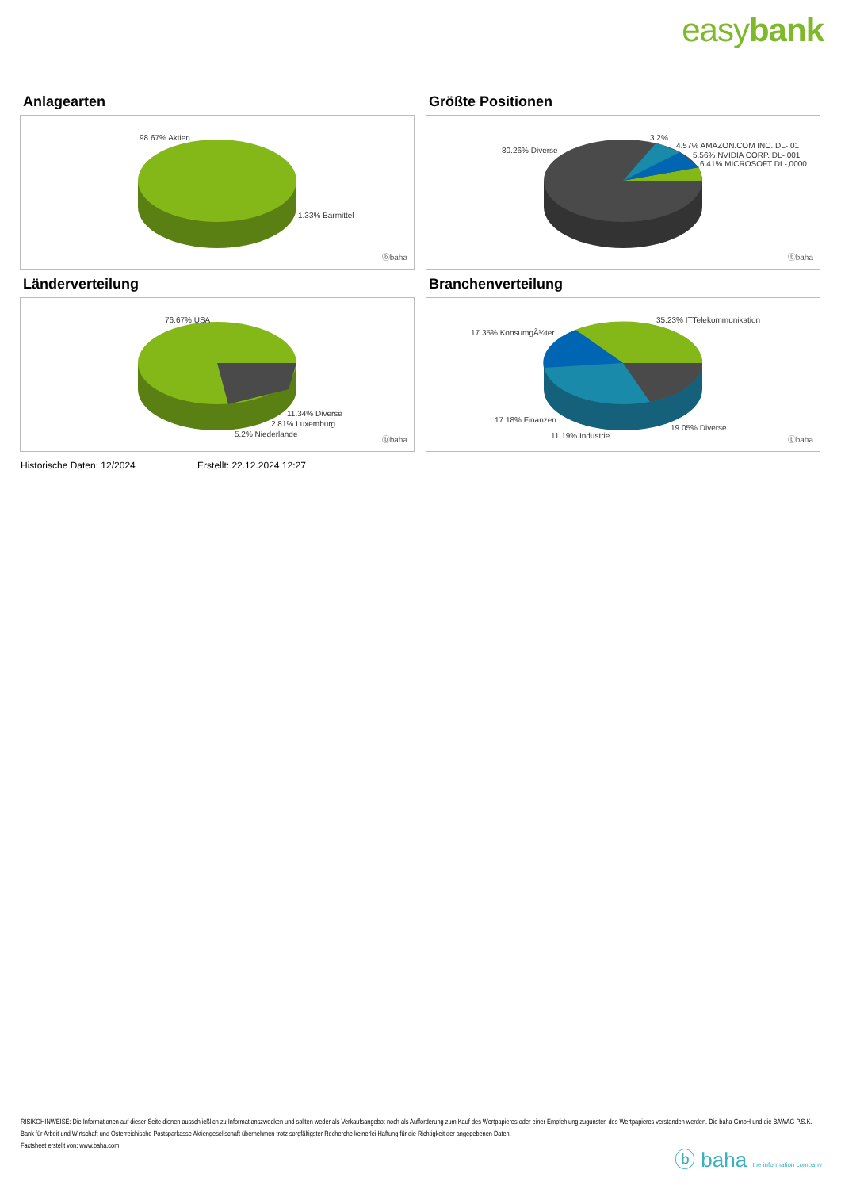easybank
Anlagearten
98.67% Aktien
1.33% Barmittel
ⓑbaha
Größte Positionen
80.26% Diverse
3.2% ..
4.57% AMAZON.COM INC. DL-,01
5.56% NVIDIA CORP. DL-,001
6.41% MICROSOFT DL-,0000..
ⓑbaha
Länderverteilung
76.67% USA
11.34% Diverse
2.81% Luxemburg
5.2% Niederlande
ⓑbaha
Branchenverteilung
35.23% ITTelekommunikation
17.35% KonsumgÃ¼ter
17.18% Finanzen
19.05% Diverse
11.19% Industrie ⓑbaha
Historische Daten: 12/2024 Erstellt: 22.12.2024 12:27
RISIKOHINWEISE: Die Informationen auf dieser Seite dienen ausschließlich zu Informationszwecken und sollten weder als Verkaufsangebot noch als Aufforderung zum Kauf des Wertpapieres oder einer Empfehlung zugunsten des Wertpapieres verstanden werden. Die baha GmbH und die BAWAG P.S.K. Bank für Arbeit und Wirtschaft und Österreichische Postsparkasse Aktiengesellschaft übernehmen trotz sorgfältigster Recherche keinerlei Haftung für die Richtigkeit der angegebenen Daten.
Factsheet erstellt von: www.baha.com
ⓑ baha the information company